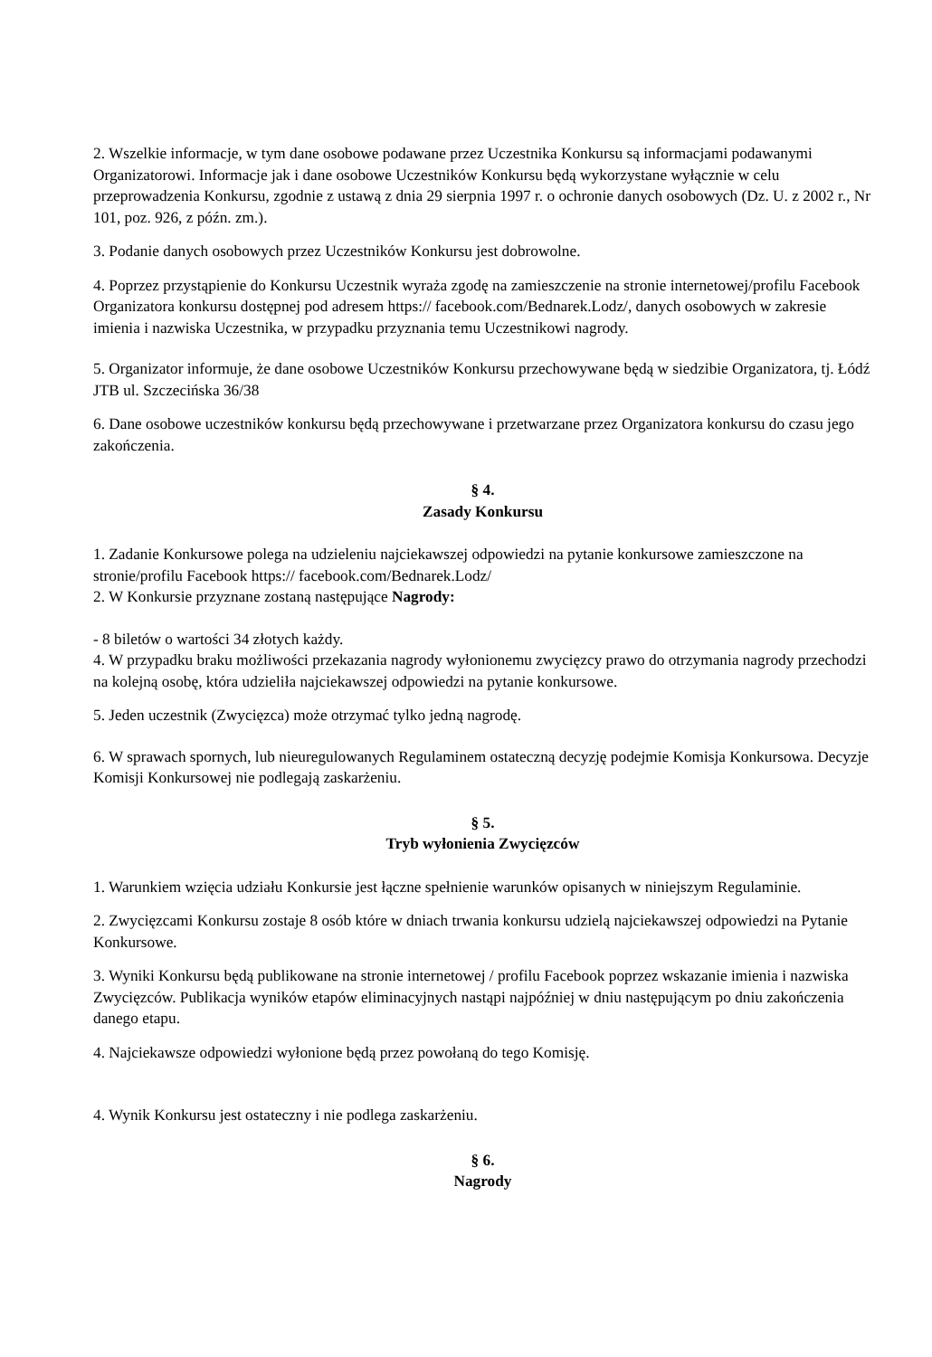2. Wszelkie informacje, w tym dane osobowe podawane przez Uczestnika Konkursu są informacjami podawanymi Organizatorowi. Informacje jak i dane osobowe Uczestników Konkursu będą wykorzystane wyłącznie w celu przeprowadzenia Konkursu, zgodnie z ustawą z dnia 29 sierpnia 1997 r. o ochronie danych osobowych (Dz. U. z 2002 r., Nr 101, poz. 926, z późn. zm.).
3. Podanie danych osobowych przez Uczestników Konkursu jest dobrowolne.
4. Poprzez przystąpienie do Konkursu Uczestnik wyraża zgodę na zamieszczenie na stronie internetowej/profilu Facebook Organizatora konkursu dostępnej pod adresem https:// facebook.com/Bednarek.Lodz/, danych osobowych w zakresie imienia i nazwiska Uczestnika, w przypadku przyznania temu Uczestnikowi nagrody.
5. Organizator informuje, że dane osobowe Uczestników Konkursu przechowywane będą w siedzibie Organizatora, tj. Łódź JTB ul. Szczecińska 36/38
6. Dane osobowe uczestników konkursu będą przechowywane i przetwarzane przez Organizatora konkursu do czasu jego zakończenia.
§ 4.
Zasady Konkursu
1. Zadanie Konkursowe polega na udzieleniu najciekawszej odpowiedzi na pytanie konkursowe zamieszczone na stronie/profilu Facebook https:// facebook.com/Bednarek.Lodz/
2. W Konkursie przyznane zostaną następujące Nagrody:
- 8 biletów o wartości 34 złotych każdy.
4. W przypadku braku możliwości przekazania nagrody wyłonionemu zwycięzcy prawo do otrzymania nagrody przechodzi na kolejną osobę, która udzieliła najciekawszej odpowiedzi na pytanie konkursowe.
5. Jeden uczestnik (Zwycięzca) może otrzymać tylko jedną nagrodę.
6. W sprawach spornych, lub nieuregulowanych Regulaminem ostateczną decyzję podejmie Komisja Konkursowa. Decyzje Komisji Konkursowej nie podlegają zaskarżeniu.
§ 5.
Tryb wyłonienia Zwycięzców
1. Warunkiem wzięcia udziału Konkursie jest łączne spełnienie warunków opisanych w niniejszym Regulaminie.
2. Zwycięzcami Konkursu zostaje 8 osób które w dniach trwania konkursu udzielą najciekawszej odpowiedzi na Pytanie Konkursowe.
3. Wyniki Konkursu będą publikowane na stronie internetowej / profilu Facebook poprzez wskazanie imienia i nazwiska Zwycięzców. Publikacja wyników etapów eliminacyjnych nastąpi najpóźniej w dniu następującym po dniu zakończenia danego etapu.
4. Najciekawsze odpowiedzi wyłonione będą przez powołaną do tego Komisję.
4. Wynik Konkursu jest ostateczny i nie podlega zaskarżeniu.
§ 6.
Nagrody